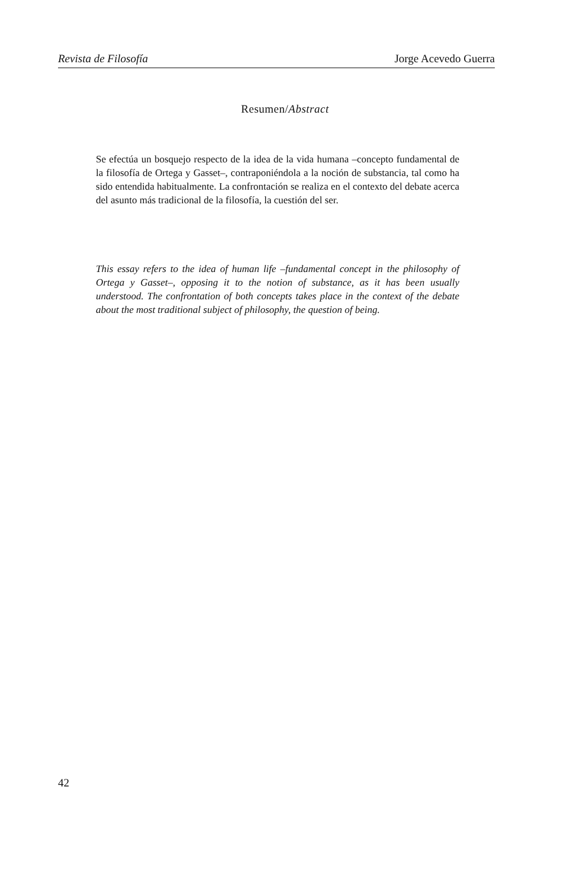Revista de Filosofía Jorge Acevedo Guerra
Resumen/Abstract
Se efectúa un bosquejo respecto de la idea de la vida humana –concepto fundamental de la filosofía de Ortega y Gasset–, contraponiéndola a la noción de substancia, tal como ha sido entendida habitualmente. La confrontación se realiza en el contexto del debate acerca del asunto más tradicional de la filosofía, la cuestión del ser.
This essay refers to the idea of human life –fundamental concept in the philosophy of Ortega y Gasset–, opposing it to the notion of substance, as it has been usually understood. The confrontation of both concepts takes place in the context of the debate about the most traditional subject of philosophy, the question of being.
42